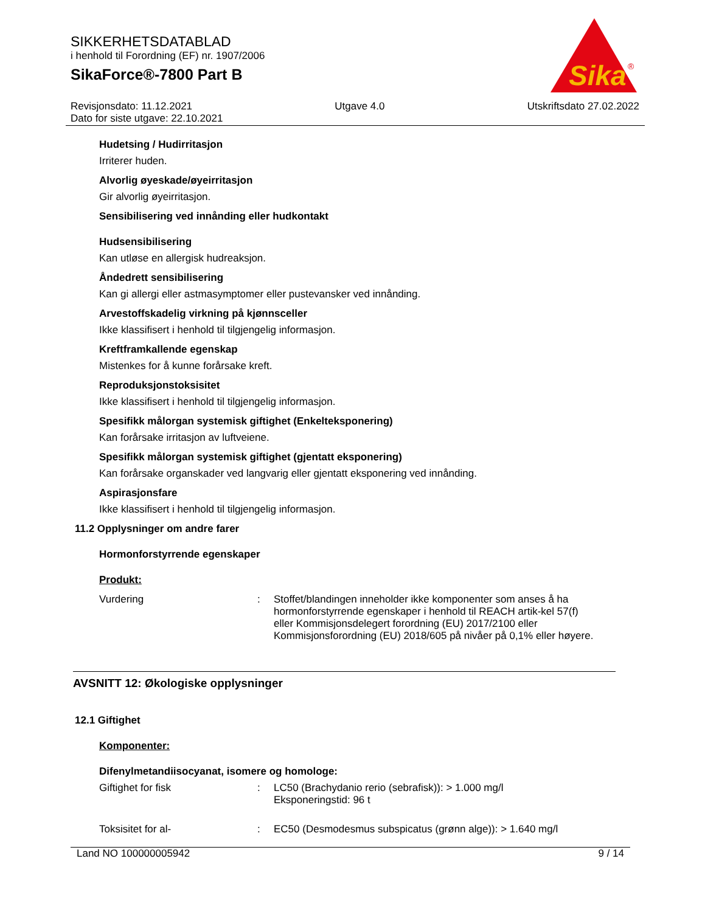SIKKERHETSDATABLAD
i henhold til Forordning (EF) nr. 1907/2006
SikaForce®-7800 Part B
Sika
®
Revisjonsdato: 11.12.2021 Utgave 4.0 Utskriftsdato 27.02.2022
Dato for siste utgave: 22.10.2021
Hudetsing / Hudirritasjon
Irriterer huden.
Alvorlig øyeskade/øyeirritasjon
Gir alvorlig øyeirritasjon.
Sensibilisering ved innånding eller hudkontakt
Hudsensibilisering
Kan utløse en allergisk hudreaksjon.
Åndedrett sensibilisering
Kan gi allergi eller astmasymptomer eller pustevansker ved innånding.
Arvestoffskadelig virkning på kjønnsceller
Ikke klassifisert i henhold til tilgjengelig informasjon.
Kreftframkallende egenskap
Mistenkes for å kunne forårsake kreft.
Reproduksjonstoksisitet
Ikke klassifisert i henhold til tilgjengelig informasjon.
Spesifikk målorgan systemisk giftighet (Enkelteksponering)
Kan forårsake irritasjon av luftveiene.
Spesifikk målorgan systemisk giftighet (gjentatt eksponering)
Kan forårsake organskader ved langvarig eller gjentatt eksponering ved innånding.
Aspirasjonsfare
Ikke klassifisert i henhold til tilgjengelig informasjon.
11.2 Opplysninger om andre farer
Hormonforstyrrende egenskaper
Produkt:
Vurdering : Stoffet/blandingen inneholder ikke komponenter som anses å ha hormonforstyrrende egenskaper i henhold til REACH artik-kel 57(f) eller Kommisjonsdelegert forordning (EU) 2017/2100 eller Kommisjonsforordning (EU) 2018/605 på nivåer på 0,1% eller høyere.
AVSNITT 12: Økologiske opplysninger
12.1 Giftighet
Komponenter:
Difenylmetandiisocyanat, isomere og homologe:
Giftighet for fisk : LC50 (Brachydanio rerio (sebrafisk)): > 1.000 mg/l
Eksponeringstid: 96 t
Toksisitet for al- : EC50 (Desmodesmus subspicatus (grønn alge)): > 1.640 mg/l
Land NO 100000005942 9 / 14